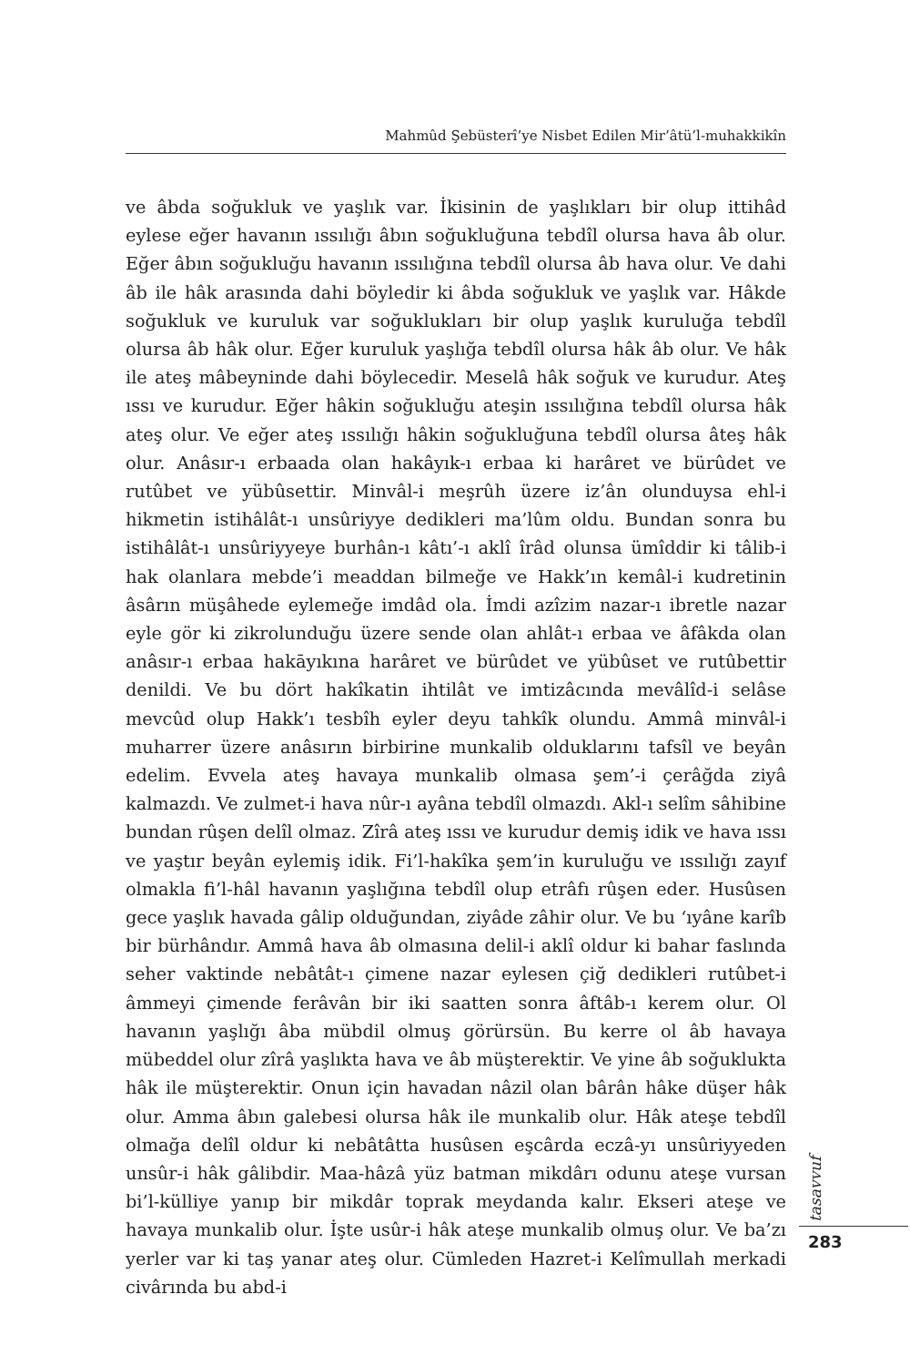Mahmûd Şebüsterî’ye Nisbet Edilen Mir’âtü’l-muhakkikîn
ve âbda soğukluk ve yaşlık var. İkisinin de yaşlıkları bir olup ittihâd eylese eğer havanın ıssılığı âbın soğukluğuna tebdîl olursa hava âb olur. Eğer âbın soğukluğu havanın ıssılığına tebdîl olursa âb hava olur. Ve dahi âb ile hâk arasında dahi böyledir ki âbda soğukluk ve yaşlık var. Hâkde soğukluk ve kuruluk var soğuklukları bir olup yaşlık kuruluğa tebdîl olursa âb hâk olur. Eğer kuruluk yaşlığa tebdîl olursa hâk âb olur. Ve hâk ile ateş mâbeyninde dahi böylecedir. Meselâ hâk soğuk ve kurudur. Ateş ıssı ve kurudur. Eğer hâkin soğukluğu ateşin ıssılığına tebdîl olursa hâk ateş olur. Ve eğer ateş ıssılığı hâkin soğukluğuna tebdîl olursa âteş hâk olur. Anâsır-ı erbaada olan hakâyık-ı erbaa ki harâret ve bürûdet ve rutûbet ve yübûsettir. Minvâl-i meşrûh üzere iz’ân olunduysa ehl-i hikmetin istihâlât-ı unsûriyye dedikleri ma’lûm oldu. Bundan sonra bu istihâlât-ı unsûriyyeye burhân-ı kâtı’-ı aklî îrâd olunsa ümîddir ki tâlib-i hak olanlara mebde’i meaddan bilmeğe ve Hakk’ın kemâl-i kudretinin âsârın müşâhede eylemeğe imdâd ola. İmdi azîzim nazar-ı ibretle nazar eyle gör ki zikrolunduğu üzere sende olan ahlât-ı erbaa ve âfâkda olan anâsır-ı erbaa hakāyıkına harâret ve bürûdet ve yübûset ve rutûbettir denildi. Ve bu dört hakîkatin ihtilât ve imtizâcında mevâlîd-i selâse mevcûd olup Hakk’ı tesbîh eyler deyu tahkîk olundu. Ammâ minvâl-i muharrer üzere anâsırın birbirine munkalib olduklarını tafsîl ve beyân edelim. Evvela ateş havaya munkalib olmasa şem’-i çerâğda ziyâ kalmazdı. Ve zulmet-i hava nûr-ı ayâna tebdîl olmazdı. Akl-ı selîm sâhibine bundan rûşen delîl olmaz. Zîrâ ateş ıssı ve kurudur demiş idik ve hava ıssı ve yaştır beyân eylemiş idik. Fi’l-hakîka şem’in kuruluğu ve ıssılığı zayıf olmakla fi’l-hâl havanın yaşlığına tebdîl olup etrâfı rûşen eder. Husûsen gece yaşlık havada gâlip olduğundan, ziyâde zâhir olur. Ve bu ‘ıyâne karîb bir bürhândır. Ammâ hava âb olmasına delil-i aklî oldur ki bahar faslında seher vaktinde nebâtât-ı çimene nazar eylesen çiğ dedikleri rutûbet-i âmmeyi çimende ferâvân bir iki saatten sonra âftâb-ı kerem olur. Ol havanın yaşlığı âba mübdil olmuş görürsün. Bu kerre ol âb havaya mübeddel olur zîrâ yaşlıkta hava ve âb müşterektir. Ve yine âb soğuklukta hâk ile müşterektir. Onun için havadan nâzil olan bârân hâke düşer hâk olur. Amma âbın galebesi olursa hâk ile munkalib olur. Hâk ateşe tebdîl olmağa delîl oldur ki nebâtâtta husûsen eşcârda eczâ-yı unsûriyyeden unsûr-i hâk gâlibdir. Maa-hâzâ yüz batman mikdârı odunu ateşe vursan bi’l-külliye yanıp bir mikdâr toprak meydanda kalır. Ekseri ateşe ve havaya munkalib olur. İşte usûr-i hâk ateşe munkalib olmuş olur. Ve ba’zı yerler var ki taş yanar ateş olur. Cümleden Hazret-i Kelîmullah merkadi civârında bu abd-i
tasavvuf
283